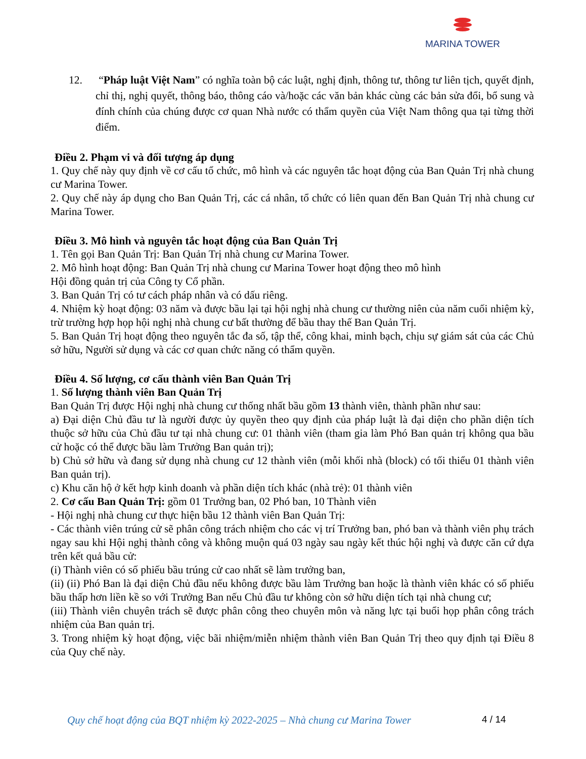MARINA TOWER
12. “Pháp luật Việt Nam” có nghĩa toàn bộ các luật, nghị định, thông tư, thông tư liên tịch, quyết định, chỉ thị, nghị quyết, thông báo, thông cáo và/hoặc các văn bản khác cùng các bản sửa đổi, bổ sung và đính chính của chúng được cơ quan Nhà nước có thẩm quyền của Việt Nam thông qua tại từng thời điểm.
Điều 2. Phạm vi và đối tượng áp dụng
1. Quy chế này quy định về cơ cấu tổ chức, mô hình và các nguyên tắc hoạt động của Ban Quản Trị nhà chung cư Marina Tower.
2. Quy chế này áp dụng cho Ban Quản Trị, các cá nhân, tổ chức có liên quan đến Ban Quản Trị nhà chung cư Marina Tower.
Điều 3. Mô hình và nguyên tắc hoạt động của Ban Quản Trị
1. Tên gọi Ban Quản Trị: Ban Quản Trị nhà chung cư Marina Tower.
2. Mô hình hoạt động: Ban Quản Trị nhà chung cư Marina Tower hoạt động theo mô hình
Hội đồng quản trị của Công ty Cổ phần.
3. Ban Quản Trị có tư cách pháp nhân và có dấu riêng.
4. Nhiệm kỳ hoạt động: 03 năm và được bầu lại tại hội nghị nhà chung cư thường niên của năm cuối nhiệm kỳ, trừ trường hợp họp hội nghị nhà chung cư bất thường để bầu thay thế Ban Quản Trị.
5. Ban Quản Trị hoạt động theo nguyên tắc đa số, tập thể, công khai, minh bạch, chịu sự giám sát của các Chủ sở hữu, Người sử dụng và các cơ quan chức năng có thẩm quyền.
Điều 4. Số lượng, cơ cấu thành viên Ban Quản Trị
1. Số lượng thành viên Ban Quản Trị
Ban Quản Trị được Hội nghị nhà chung cư thống nhất bầu gồm 13 thành viên, thành phần như sau:
a) Đại diện Chủ đầu tư là người được ủy quyền theo quy định của pháp luật là đại diện cho phần diện tích thuộc sở hữu của Chủ đầu tư tại nhà chung cư: 01 thành viên (tham gia làm Phó Ban quản trị không qua bầu cử hoặc có thể được bầu làm Trưởng Ban quản trị);
b) Chủ sở hữu và đang sử dụng nhà chung cư 12 thành viên (mỗi khối nhà (block) có tối thiểu 01 thành viên Ban quản trị).
c) Khu căn hộ ở kết hợp kinh doanh và phần diện tích khác (nhà trẻ): 01 thành viên
2. Cơ cấu Ban Quản Trị: gồm 01 Trưởng ban, 02 Phó ban, 10 Thành viên
- Hội nghị nhà chung cư thực hiện bầu 12 thành viên Ban Quản Trị:
- Các thành viên trúng cử sẽ phân công trách nhiệm cho các vị trí Trưởng ban, phó ban và thành viên phụ trách ngay sau khi Hội nghị thành công và không muộn quá 03 ngày sau ngày kết thúc hội nghị và được căn cứ dựa trên kết quả bầu cử:
(i) Thành viên có số phiếu bầu trúng cử cao nhất sẽ làm trưởng ban,
(ii) (ii) Phó Ban là đại diện Chủ đầu nếu không được bầu làm Trưởng ban hoặc là thành viên khác có số phiếu bầu thấp hơn liền kề so với Trưởng Ban nếu Chủ đầu tư không còn sở hữu diện tích tại nhà chung cư;
(iii) Thành viên chuyên trách sẽ được phân công theo chuyên môn và năng lực tại buổi họp phân công trách nhiệm của Ban quản trị.
3. Trong nhiệm kỳ hoạt động, việc bãi nhiệm/miễn nhiệm thành viên Ban Quản Trị theo quy định tại Điều 8 của Quy chế này.
Quy chế hoạt động của BQT nhiệm kỳ 2022-2025 – Nhà chung cư Marina Tower
4 / 14